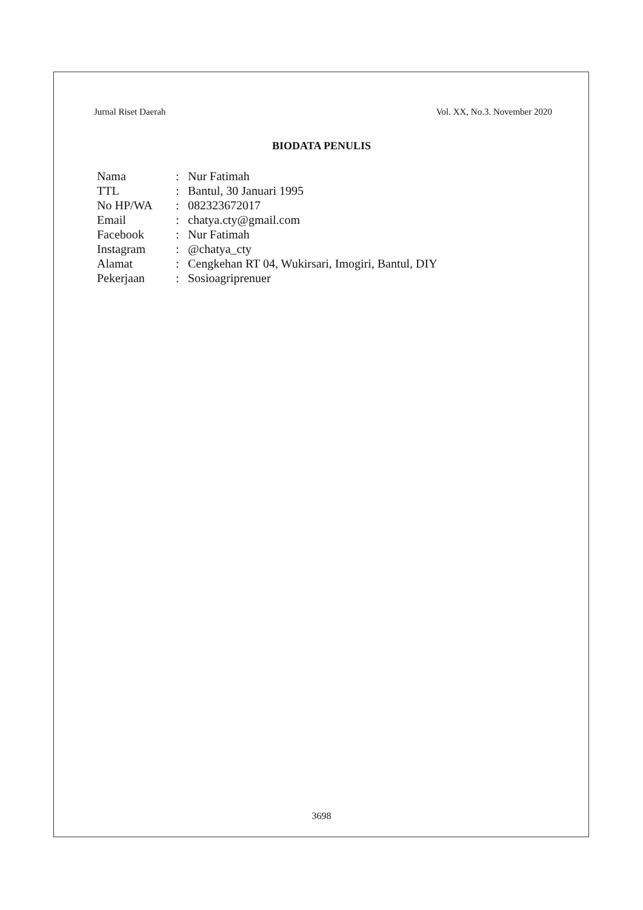Jurnal Riset Daerah Vol. XX, No.3. November 2020
BIODATA PENULIS
| Nama | : | Nur Fatimah |
| TTL | : | Bantul, 30 Januari 1995 |
| No HP/WA | : | 082323672017 |
| Email | : | chatya.cty@gmail.com |
| Facebook | : | Nur Fatimah |
| Instagram | : | @chatya_cty |
| Alamat | : | Cengkehan RT 04, Wukirsari, Imogiri, Bantul, DIY |
| Pekerjaan | : | Sosioagriprenuer |
3698